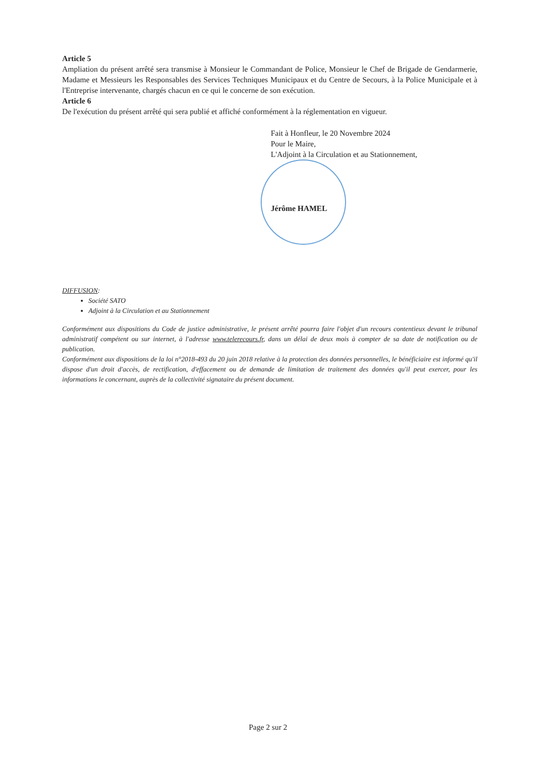Article 5
Ampliation du présent arrêté sera transmise à Monsieur le Commandant de Police, Monsieur le Chef de Brigade de Gendarmerie, Madame et Messieurs les Responsables des Services Techniques Municipaux et du Centre de Secours, à la Police Municipale et à l'Entreprise intervenante, chargés chacun en ce qui le concerne de son exécution.
Article 6
De l'exécution du présent arrêté qui sera publié et affiché conformément à la réglementation en vigueur.
Fait à Honfleur, le 20 Novembre 2024
Pour le Maire,
L'Adjoint à la Circulation et au Stationnement,
Jérôme HAMEL
DIFFUSION:
Société SATO
Adjoint à la Circulation et au Stationnement
Conformément aux dispositions du Code de justice administrative, le présent arrêté pourra faire l'objet d'un recours contentieux devant le tribunal administratif compétent ou sur internet, à l'adresse www.telerecours.fr, dans un délai de deux mois à compter de sa date de notification ou de publication.
Conformément aux dispositions de la loi n°2018-493 du 20 juin 2018 relative à la protection des données personnelles, le bénéficiaire est informé qu'il dispose d'un droit d'accès, de rectification, d'effacement ou de demande de limitation de traitement des données qu'il peut exercer, pour les informations le concernant, auprès de la collectivité signataire du présent document.
Page 2 sur 2